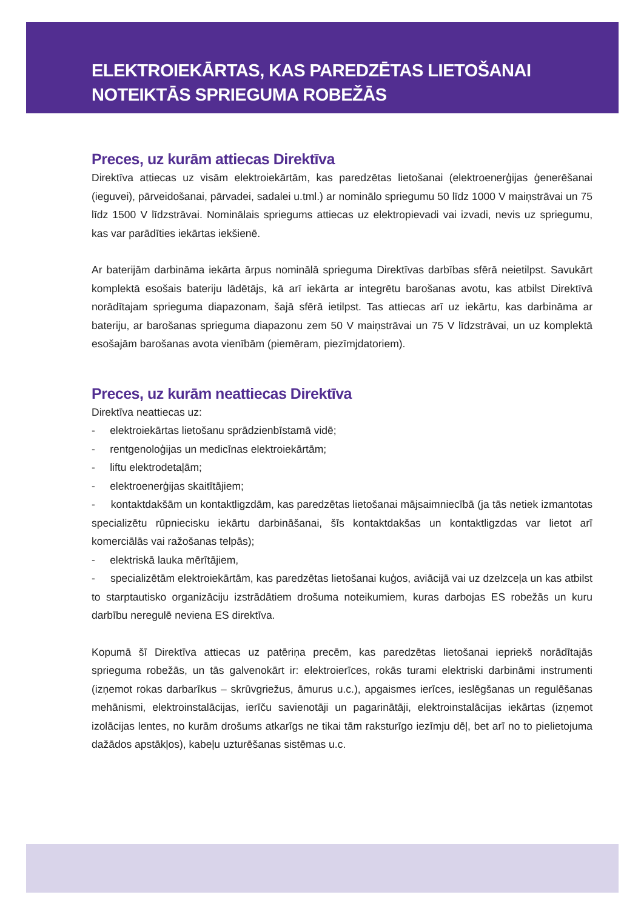ELEKTROIEKĀRTAS, KAS PAREDZĒTAS LIETOŠANAI
NOTEIKTĀS SPRIEGUMA ROBEŽĀS
Preces, uz kurām attiecas Direktīva
Direktīva attiecas uz visām elektroiekārtām, kas paredzētas lietošanai (elektroenerģijas ģenerēšanai (ieguvei), pārveidošanai, pārvadei, sadalei u.tml.) ar nominālo spriegumu 50 līdz 1000 V maiņstrāvai un 75 līdz 1500 V līdzstrāvai. Nominālais spriegums attiecas uz elektropievadi vai izvadi, nevis uz spriegumu, kas var parādīties iekārtas iekšienē.
Ar baterijām darbināma iekārta ārpus nominālā sprieguma Direktīvas darbības sfērā neietilpst. Savukārt komplektā esošais bateriju lādētājs, kā arī iekārta ar integrētu barošanas avotu, kas atbilst Direktīvā norādītajam sprieguma diapazonam, šajā sfērā ietilpst. Tas attiecas arī uz iekārtu, kas darbināma ar bateriju, ar barošanas sprieguma diapazonu zem 50 V maiņstrāvai un 75 V līdzstrāvai, un uz komplektā esošajām barošanas avota vienībām (piemēram, piezīmjdatoriem).
Preces, uz kurām neattiecas Direktīva
Direktīva neattiecas uz:
- elektroiekārtas lietošanu sprādzienbīstamā vidē;
- rentgenoloģijas un medicīnas elektroiekārtām;
- liftu elektrodetaļām;
- elektroenerģijas skaitītājiem;
- kontaktdakšām un kontaktligzdām, kas paredzētas lietošanai mājsaimniecībā (ja tās netiek izmantotas specializētu rūpniecisku iekārtu darbināšanai, šīs kontaktdakšas un kontaktligzdas var lietot arī komerciālās vai ražošanas telpās);
- elektriskā lauka mērītājiem,
- specializētām elektroiekārtām, kas paredzētas lietošanai kuģos, aviācijā vai uz dzelzceļa un kas atbilst to starptautisko organizāciju izstrādātiem drošuma noteikumiem, kuras darbojas ES robežās un kuru darbību neregulē neviena ES direktīva.
Kopumā šī Direktīva attiecas uz patēriņa precēm, kas paredzētas lietošanai iepriekš norādītajās sprieguma robežās, un tās galvenokārt ir: elektroierīces, rokās turami elektriski darbināmi instrumenti (izņemot rokas darbarīkus – skrūvgriežus, āmurus u.c.), apgaismes ierīces, ieslēgšanas un regulēšanas mehānismi, elektroinstalācijas, ierīču savienotāji un pagarinātāji, elektroinstalācijas iekārtas (izņemot izolācijas lentes, no kurām drošums atkarīgs ne tikai tām raksturīgo iezīmju dēļ, bet arī no to pielietojuma dažādos apstākļos), kabeļu uzturēšanas sistēmas u.c.